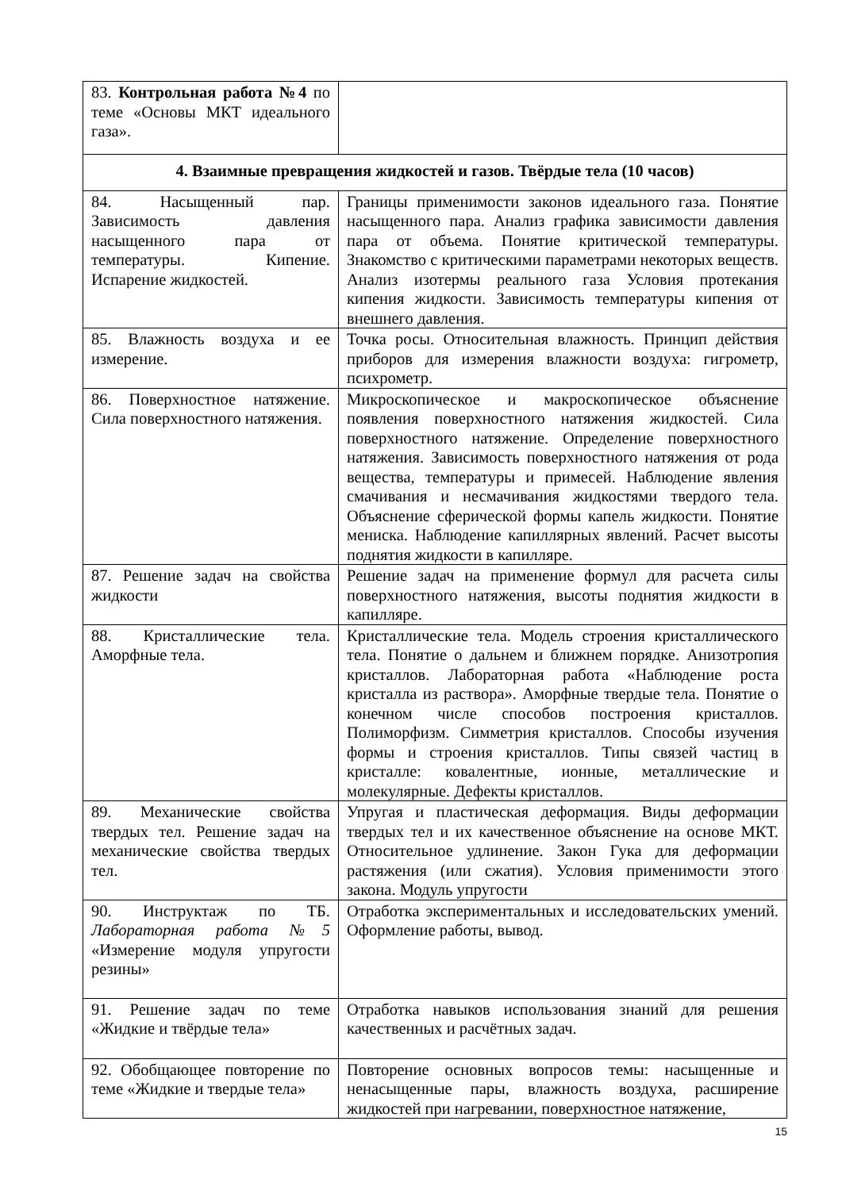| 83. Контрольная работа №4 по теме «Основы МКТ идеального газа». | |
| 4. Взаимные превращения жидкостей и газов. Твёрдые тела (10 часов) | |
| 84. Насыщенный пар. Зависимость давления насыщенного пара от температуры. Кипение. Испарение жидкостей. | Границы применимости законов идеального газа. Понятие насыщенного пара. Анализ графика зависимости давления пара от объема. Понятие критической температуры. Знакомство с критическими параметрами некоторых веществ. Анализ изотермы реального газа Условия протекания кипения жидкости. Зависимость температуры кипения от внешнего давления. |
| 85. Влажность воздуха и ее измерение. | Точка росы. Относительная влажность. Принцип действия приборов для измерения влажности воздуха: гигрометр, психрометр. |
| 86. Поверхностное натяжение. Сила поверхностного натяжения. | Микроскопическое и макроскопическое объяснение появления поверхностного натяжения жидкостей. Сила поверхностного натяжение. Определение поверхностного натяжения. Зависимость поверхностного натяжения от рода вещества, температуры и примесей. Наблюдение явления смачивания и несмачивания жидкостями твердого тела. Объяснение сферической формы капель жидкости. Понятие мениска. Наблюдение капиллярных явлений. Расчет высоты поднятия жидкости в капилляре. |
| 87. Решение задач на свойства жидкости | Решение задач на применение формул для расчета силы поверхностного натяжения, высоты поднятия жидкости в капилляре. |
| 88. Кристаллические тела. Аморфные тела. | Кристаллические тела. Модель строения кристаллического тела. Понятие о дальнем и ближнем порядке. Анизотропия кристаллов. Лабораторная работа «Наблюдение роста кристалла из раствора». Аморфные твердые тела. Понятие о конечном числе способов построения кристаллов. Полиморфизм. Симметрия кристаллов. Способы изучения формы и строения кристаллов. Типы связей частиц в кристалле: ковалентные, ионные, металлические и молекулярные. Дефекты кристаллов. |
| 89. Механические свойства твердых тел. Решение задач на механические свойства твердых тел. | Упругая и пластическая деформация. Виды деформации твердых тел и их качественное объяснение на основе МКТ. Относительное удлинение. Закон Гука для деформации растяжения (или сжатия). Условия применимости этого закона. Модуль упругости |
| 90. Инструктаж по ТБ. Лабораторная работа №5 «Измерение модуля упругости резины» | Отработка экспериментальных и исследовательских умений. Оформление работы, вывод. |
| 91. Решение задач по теме «Жидкие и твёрдые тела» | Отработка навыков использования знаний для решения качественных и расчётных задач. |
| 92. Обобщающее повторение по теме «Жидкие и твердые тела» | Повторение основных вопросов темы: насыщенные и ненасыщенные пары, влажность воздуха, расширение жидкостей при нагревании, поверхностное натяжение, |
15